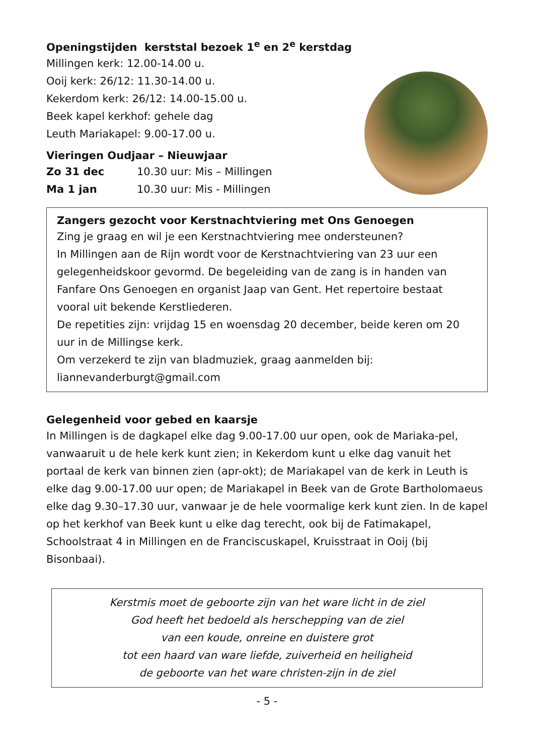Openingstijden kerststal bezoek 1<sup>e</sup> en 2<sup>e</sup> kerstdag
Millingen kerk: 12.00-14.00 u.
Ooij kerk: 26/12: 11.30-14.00 u.
Kekerdom kerk: 26/12: 14.00-15.00 u.
Beek kapel kerkhof: gehele dag
Leuth Mariakapel: 9.00-17.00 u.
Vieringen Oudjaar – Nieuwjaar
Zo 31 dec 10.30 uur: Mis – Millingen
Ma 1 jan 10.30 uur: Mis - Millingen
Zangers gezocht voor Kerstnachtviering met Ons Genoegen
Zing je graag en wil je een Kerstnachtviering mee ondersteunen?
In Millingen aan de Rijn wordt voor de Kerstnachtviering van 23 uur een gelegenheidskoor gevormd. De begeleiding van de zang is in handen van Fanfare Ons Genoegen en organist Jaap van Gent. Het repertoire bestaat vooral uit bekende Kerstliederen.
De repetities zijn: vrijdag 15 en woensdag 20 december, beide keren om 20 uur in de Millingse kerk.
Om verzekerd te zijn van bladmuziek, graag aanmelden bij:
liannevanderburgt@gmail.com
Gelegenheid voor gebed en kaarsje
In Millingen is de dagkapel elke dag 9.00-17.00 uur open, ook de Mariaka-pel, vanwaaruit u de hele kerk kunt zien; in Kekerdom kunt u elke dag vanuit het portaal de kerk van binnen zien (apr-okt); de Mariakapel van de kerk in Leuth is elke dag 9.00-17.00 uur open; de Mariakapel in Beek van de Grote Bartholomaeus elke dag 9.30–17.30 uur, vanwaar je de hele voormalige kerk kunt zien. In de kapel op het kerkhof van Beek kunt u elke dag terecht, ook bij de Fatimakapel, Schoolstraat 4 in Millingen en de Franciscuskapel, Kruisstraat in Ooij (bij Bisonbaai).
Kerstmis moet de geboorte zijn van het ware licht in de ziel
God heeft het bedoeld als herschepping van de ziel
van een koude, onreine en duistere grot
tot een haard van ware liefde, zuiverheid en heiligheid
de geboorte van het ware christen-zijn in de ziel
- 5 -